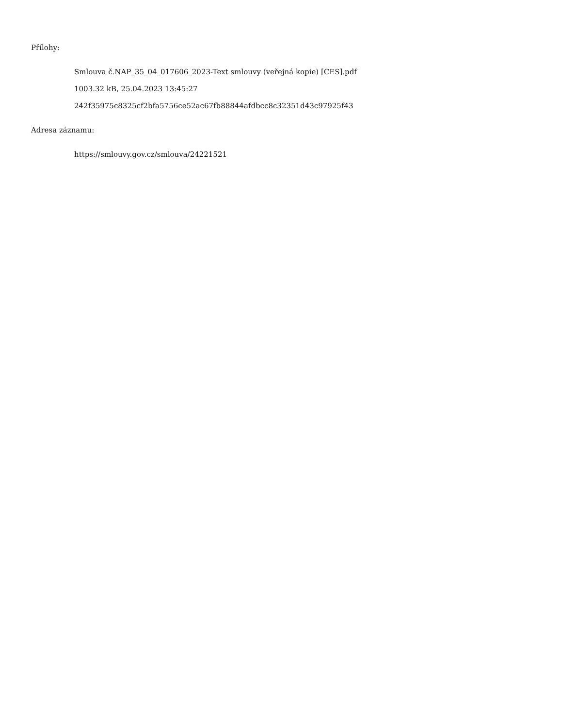Přílohy:
Smlouva č.NAP_35_04_017606_2023-Text smlouvy (veřejná kopie) [CES].pdf
1003.32 kB, 25.04.2023 13:45:27
242f35975c8325cf2bfa5756ce52ac67fb88844afdbcc8c32351d43c97925f43
Adresa záznamu:
https://smlouvy.gov.cz/smlouva/24221521